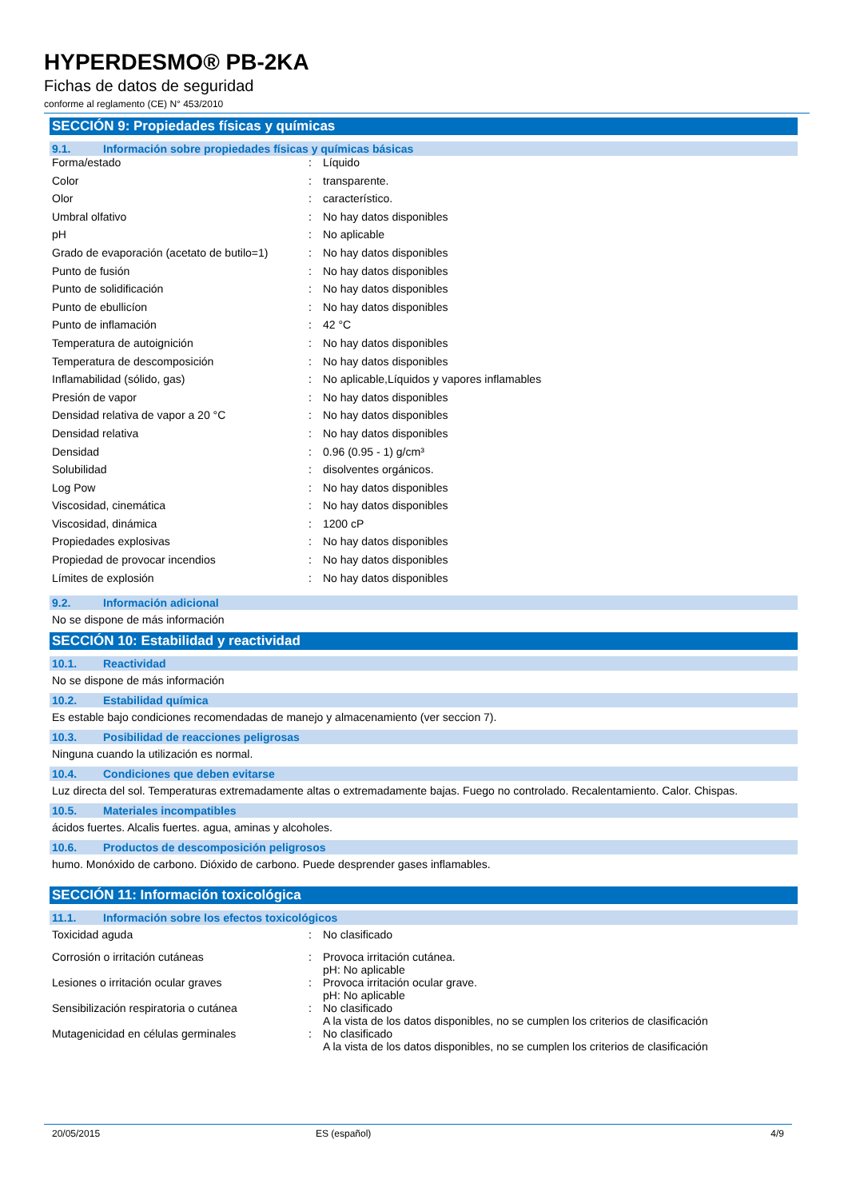HYPERDESMO® PB-2KA
Fichas de datos de seguridad
conforme al reglamento (CE) N° 453/2010
SECCIÓN 9: Propiedades físicas y químicas
9.1. Información sobre propiedades físicas y químicas básicas
| Forma/estado | : | Líquido |
| Color | : | transparente. |
| Olor | : | característico. |
| Umbral olfativo | : | No hay datos disponibles |
| pH | : | No aplicable |
| Grado de evaporación (acetato de butilo=1) | : | No hay datos disponibles |
| Punto de fusión | : | No hay datos disponibles |
| Punto de solidificación | : | No hay datos disponibles |
| Punto de ebullicíon | : | No hay datos disponibles |
| Punto de inflamación | : | 42 °C |
| Temperatura de autoignición | : | No hay datos disponibles |
| Temperatura de descomposición | : | No hay datos disponibles |
| Inflamabilidad (sólido, gas) | : | No aplicable,Líquidos y vapores inflamables |
| Presión de vapor | : | No hay datos disponibles |
| Densidad relativa de vapor a 20 °C | : | No hay datos disponibles |
| Densidad relativa | : | No hay datos disponibles |
| Densidad | : | 0.96 (0.95 - 1) g/cm³ |
| Solubilidad | : | disolventes orgánicos. |
| Log Pow | : | No hay datos disponibles |
| Viscosidad, cinemática | : | No hay datos disponibles |
| Viscosidad, dinámica | : | 1200 cP |
| Propiedades explosivas | : | No hay datos disponibles |
| Propiedad de provocar incendios | : | No hay datos disponibles |
| Límites de explosión | : | No hay datos disponibles |
9.2. Información adicional
No se dispone de más información
SECCIÓN 10: Estabilidad y reactividad
10.1. Reactividad
No se dispone de más información
10.2. Estabilidad química
Es estable bajo condiciones recomendadas de manejo y almacenamiento (ver seccion 7).
10.3. Posibilidad de reacciones peligrosas
Ninguna cuando la utilización es normal.
10.4. Condiciones que deben evitarse
Luz directa del sol. Temperaturas extremadamente altas o extremadamente bajas. Fuego no controlado. Recalentamiento. Calor. Chispas.
10.5. Materiales incompatibles
ácidos fuertes. Alcalis fuertes. agua, aminas y alcoholes.
10.6. Productos de descomposición peligrosos
humo. Monóxido de carbono. Dióxido de carbono. Puede desprender gases inflamables.
SECCIÓN 11: Información toxicológica
11.1. Información sobre los efectos toxicológicos
| Toxicidad aguda | : | No clasificado |
| Corrosión o irritación cutáneas | : | Provoca irritación cutánea. pH: No aplicable |
| Lesiones o irritación ocular graves | : | Provoca irritación ocular grave. pH: No aplicable |
| Sensibilización respiratoria o cutánea | : | No clasificado A la vista de los datos disponibles, no se cumplen los criterios de clasificación |
| Mutagenicidad en células germinales | : | No clasificado A la vista de los datos disponibles, no se cumplen los criterios de clasificación |
20/05/2015 ES (español) 4/9